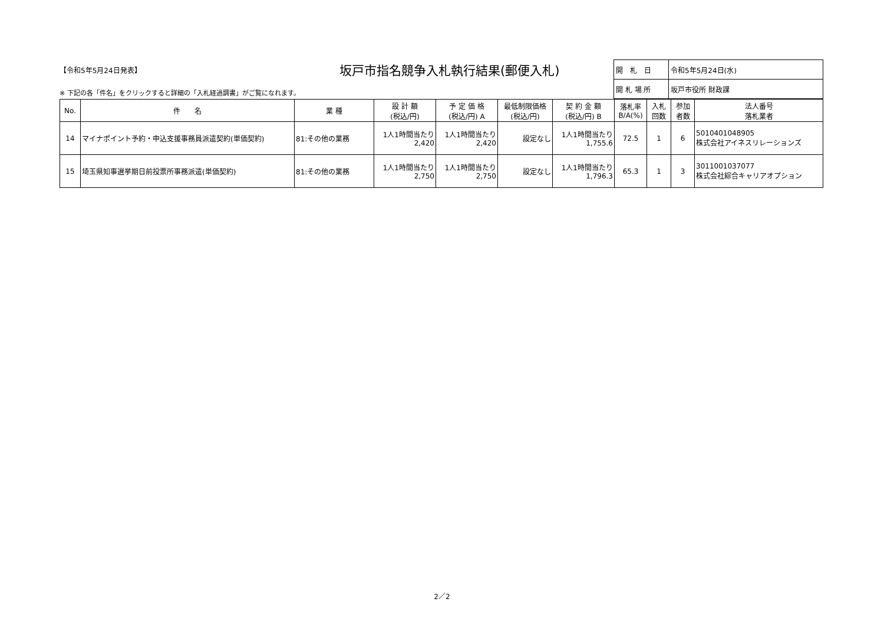【令和5年5月24日発表】
坂戸市指名競争入札執行結果(郵便入札)
※ 下記の各「件名」をクリックすると詳細の「入札経過調書」がご覧になれます。
| 開 札 日 | 令和5年5月24日(水) |
| 開 札 場 所 | 坂戸市役所 財政課 |
| No. | 件 名 | 業 種 | 設 計 額 (税込/円) | 予 定 価 格 (税込/円) A | 最低制限価格 (税込/円) | 契 約 金 額 (税込/円) B | 落札率 B/A(%) | 入札 回数 | 参加 者数 | 法人番号 落札業者 |
| --- | --- | --- | --- | --- | --- | --- | --- | --- | --- | --- |
| 14 | マイナポイント予約・申込支援事務員派遣契約(単価契約) | 81:その他の業務 | 1人1時間当たり 2,420 | 1人1時間当たり 2,420 | 設定なし | 1人1時間当たり 1,755.6 | 72.5 | 1 | 6 | 5010401048905 株式会社アイネスリレーションズ |
| 15 | 埼玉県知事選挙期日前投票所事務派遣(単価契約) | 81:その他の業務 | 1人1時間当たり 2,750 | 1人1時間当たり 2,750 | 設定なし | 1人1時間当たり 1,796.3 | 65.3 | 1 | 3 | 3011001037077 株式会社綜合キャリアオプション |
2／2